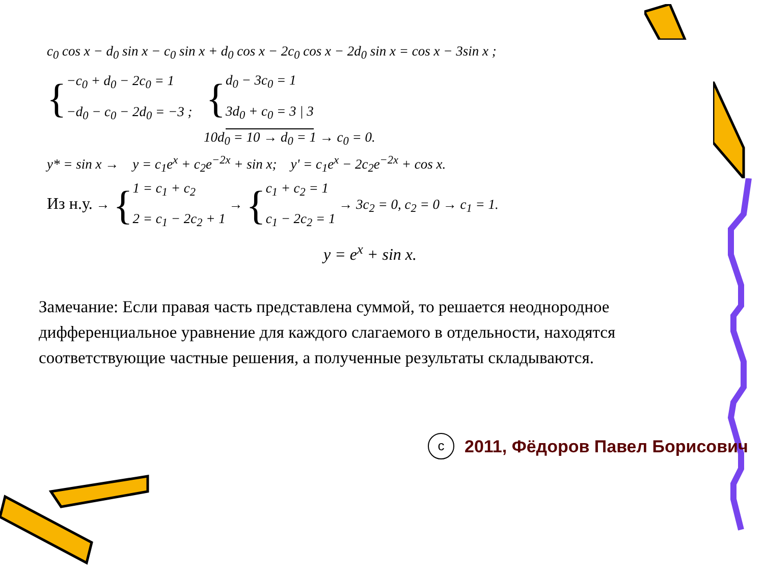c<sub>0</sub> cos x − d<sub>0</sub> sin x − c<sub>0</sub> sin x + d<sub>0</sub> cos x − 2c<sub>0</sub> cos x − 2d<sub>0</sub> sin x = cos x − 3sin x ;
{
−c<sub>0</sub> + d<sub>0</sub> − 2c<sub>0</sub> = 1
−d<sub>0</sub> − c<sub>0</sub> − 2d<sub>0</sub> = −3 ;
{
d<sub>0</sub> − 3c<sub>0</sub> = 1
3d<sub>0</sub> + c<sub>0</sub> = 3 | 3
10d<sub>0</sub> = 10 → d<sub>0</sub> = 1 → c<sub>0</sub> = 0.
y* = sin x → y = c<sub>1</sub>e<sup>x</sup> + c<sub>2</sub>e<sup>−2x</sup> + sin x; y' = c<sub>1</sub>e<sup>x</sup> − 2c<sub>2</sub>e<sup>−2x</sup> + cos x.
Из н.у. → {
1 = c<sub>1</sub> + c<sub>2</sub>
2 = c<sub>1</sub> − 2c<sub>2</sub> + 1
→ {
c<sub>1</sub> + c<sub>2</sub> = 1
c<sub>1</sub> − 2c<sub>2</sub> = 1
→ 3c<sub>2</sub> = 0, c<sub>2</sub> = 0 → c<sub>1</sub> = 1.
y = e<sup>x</sup> + sin x.
Замечание: Если правая часть представлена суммой, то решается неоднородное дифференциальное уравнение для каждого слагаемого в отдельности, находятся соответствующие частные решения, а полученные результаты складываются.
c
2011, Фёдоров Павел Борисович